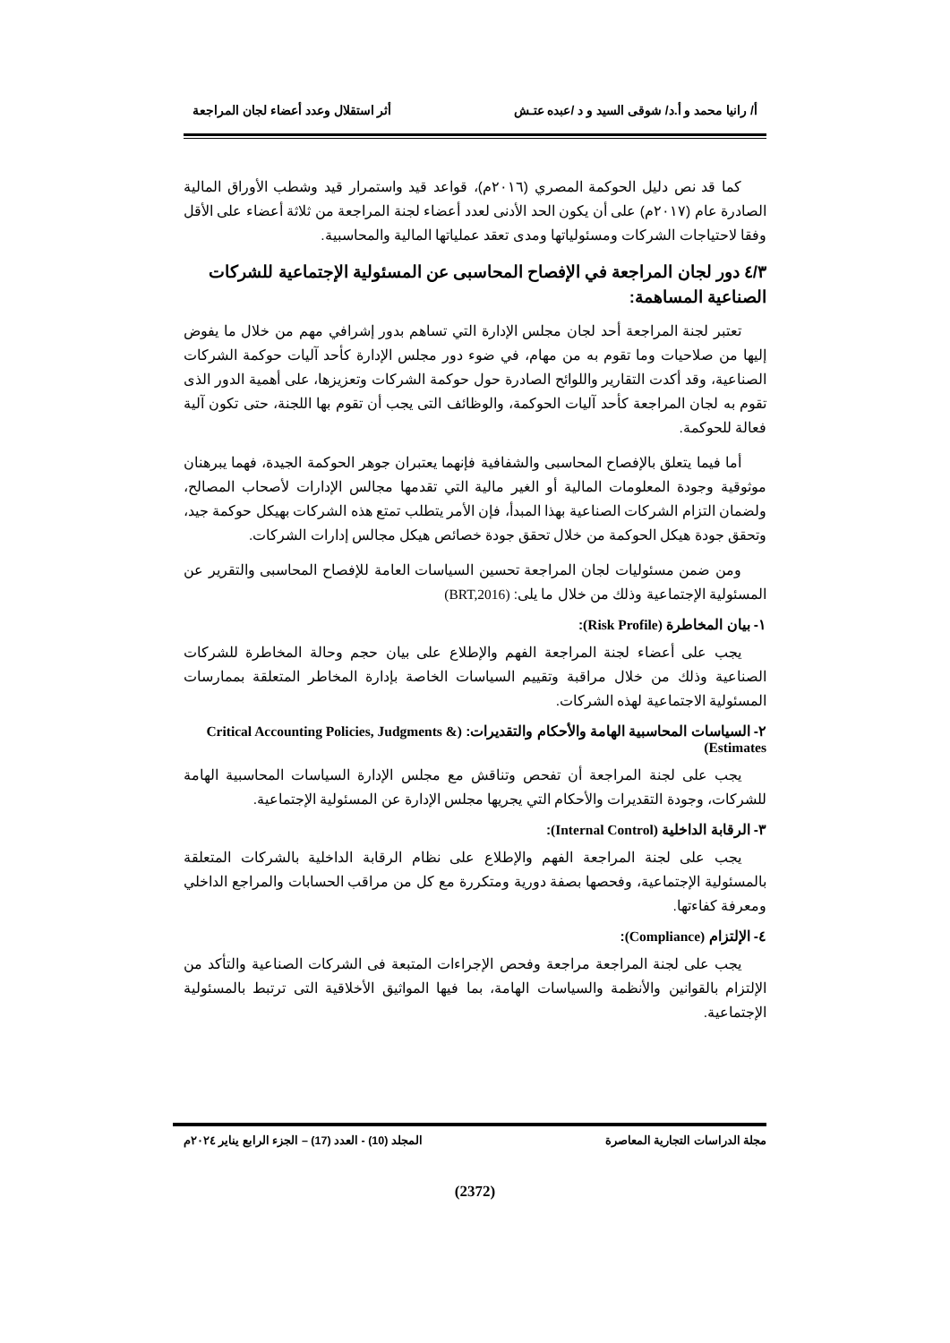أ/ رانيا محمد و أ.د/ شوقى السيد و د /عبده عتـش أثر استقلال وعدد أعضاء لجان المراجعة
كما قد نص دليل الحوكمة المصري (٢٠١٦م)، قواعد قيد واستمرار قيد وشطب الأوراق المالية الصادرة عام (٢٠١٧م) على أن يكون الحد الأدنى لعدد أعضاء لجنة المراجعة من ثلاثة أعضاء على الأقل وفقا لاحتياجات الشركات ومسئولياتها ومدى تعقد عملياتها المالية والمحاسبية.
٤/٣ دور لجان المراجعة في الإفصاح المحاسبى عن المسئولية الإجتماعية للشركات الصناعية المساهمة:
تعتبر لجنة المراجعة أحد لجان مجلس الإدارة التي تساهم بدور إشرافي مهم من خلال ما يفوض إليها من صلاحيات وما تقوم به من مهام، في ضوء دور مجلس الإدارة كأحد آليات حوكمة الشركات الصناعية، وقد أكدت التقارير واللوائح الصادرة حول حوكمة الشركات وتعزيزها، على أهمية الدور الذى تقوم به لجان المراجعة كأحد آليات الحوكمة، والوظائف التى يجب أن تقوم بها اللجنة، حتى تكون آلية فعالة للحوكمة.
أما فيما يتعلق بالإفصاح المحاسبى والشفافية فإنهما يعتبران جوهر الحوكمة الجيدة، فهما يبرهنان موثوقية وجودة المعلومات المالية أو الغير مالية التي تقدمها مجالس الإدارات لأصحاب المصالح، ولضمان التزام الشركات الصناعية بهذا المبدأ، فإن الأمر يتطلب تمتع هذه الشركات بهيكل حوكمة جيد، وتحقق جودة هيكل الحوكمة من خلال تحقق جودة خصائص هيكل مجالس إدارات الشركات.
ومن ضمن مسئوليات لجان المراجعة تحسين السياسات العامة للإفصاح المحاسبى والتقرير عن المسئولية الإجتماعية وذلك من خلال ما يلى: (BRT,2016)
١- بيان المخاطرة (Risk Profile):
يجب على أعضاء لجنة المراجعة الفهم والإطلاع على بيان حجم وحالة المخاطرة للشركات الصناعية وذلك من خلال مراقبة وتقييم السياسات الخاصة بإدارة المخاطر المتعلقة بممارسات المسئولية الاجتماعية لهذه الشركات.
٢- السياسات المحاسبية الهامة والأحكام والتقديرات: (Critical Accounting Policies, Judgments & Estimates)
يجب على لجنة المراجعة أن تفحص وتناقش مع مجلس الإدارة السياسات المحاسبية الهامة للشركات، وجودة التقديرات والأحكام التي يجريها مجلس الإدارة عن المسئولية الإجتماعية.
٣- الرقابة الداخلية (Internal Control):
يجب على لجنة المراجعة الفهم والإطلاع على نظام الرقابة الداخلية بالشركات المتعلقة بالمسئولية الإجتماعية، وفحصها بصفة دورية ومتكررة مع كل من مراقب الحسابات والمراجع الداخلي ومعرفة كفاءتها.
٤- الإلتزام (Compliance):
يجب على لجنة المراجعة مراجعة وفحص الإجراءات المتبعة فى الشركات الصناعية والتأكد من الإلتزام بالقوانين والأنظمة والسياسات الهامة، بما فيها المواثيق الأخلاقية التى ترتبط بالمسئولية الإجتماعية.
مجلة الدراسات التجارية المعاصرة المجلد (10) - العدد (17) – الجزء الرابع يناير ٢٠٢٤م
(2372)